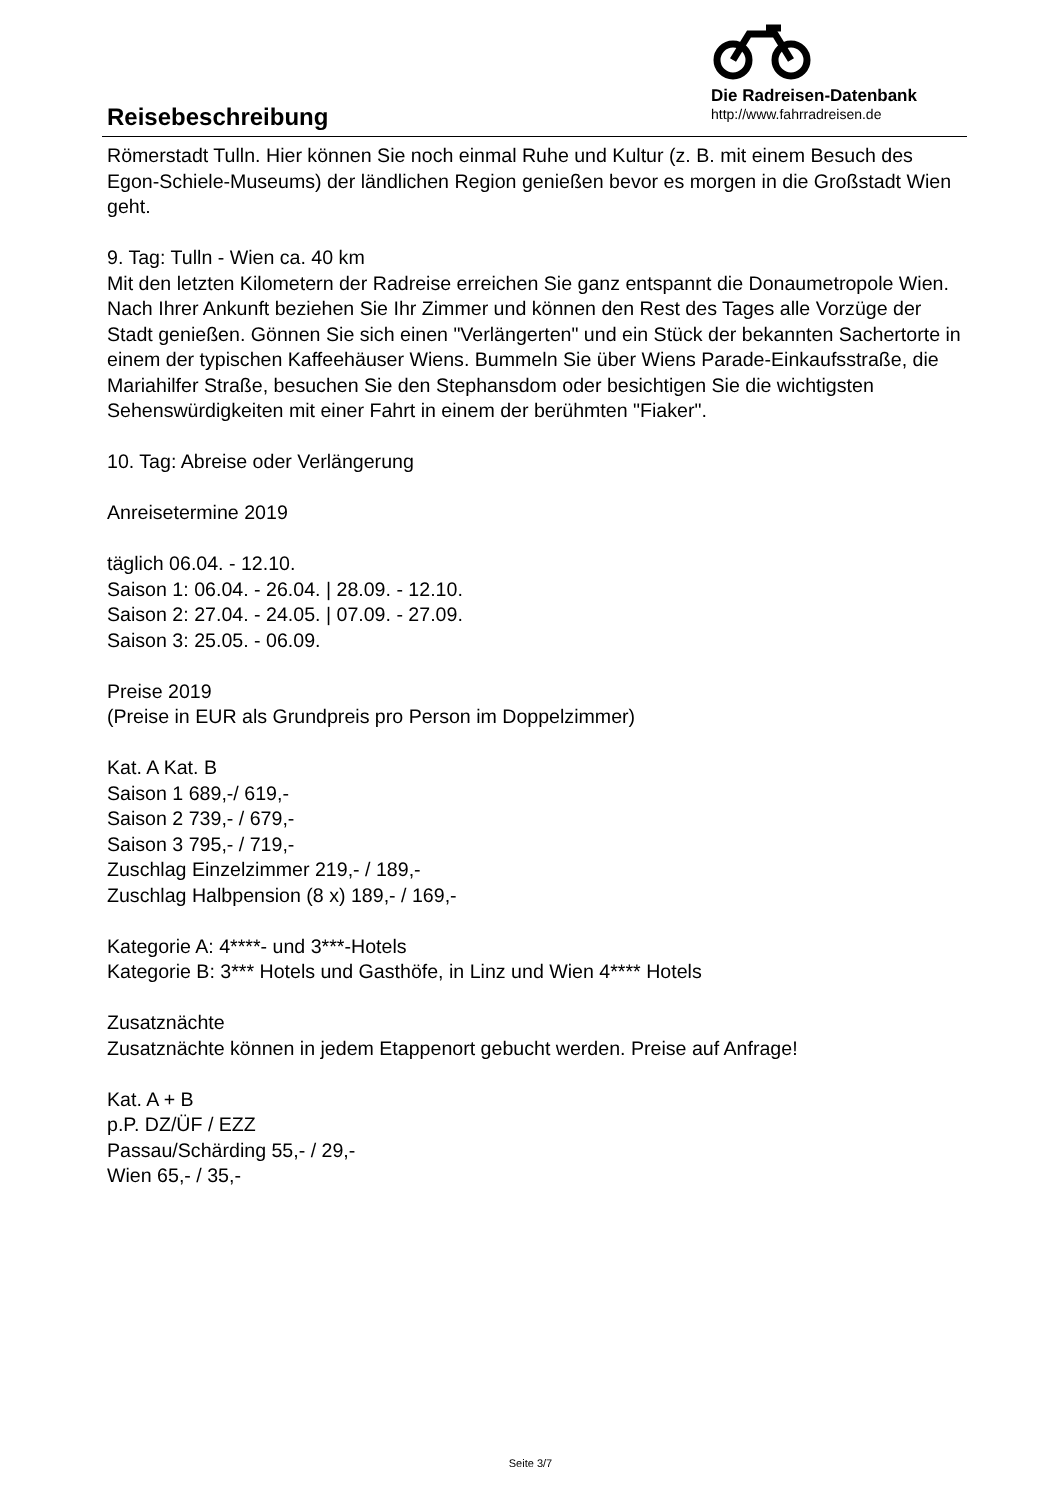Reisebeschreibung
Die Radreisen-Datenbank
http://www.fahrradreisen.de
Römerstadt Tulln. Hier können Sie noch einmal Ruhe und Kultur (z. B. mit einem Besuch des Egon-Schiele-Museums) der ländlichen Region genießen bevor es morgen in die Großstadt Wien geht.
9. Tag: Tulln - Wien ca. 40 km
Mit den letzten Kilometern der Radreise erreichen Sie ganz entspannt die Donaumetropole Wien. Nach Ihrer Ankunft beziehen Sie Ihr Zimmer und können den Rest des Tages alle Vorzüge der Stadt genießen. Gönnen Sie sich einen "Verlängerten" und ein Stück der bekannten Sachertorte in einem der typischen Kaffeehäuser Wiens. Bummeln Sie über Wiens Parade-Einkaufsstraße, die Mariahilfer Straße, besuchen Sie den Stephansdom oder besichtigen Sie die wichtigsten Sehenswürdigkeiten mit einer Fahrt in einem der berühmten "Fiaker".
10. Tag: Abreise oder Verlängerung
Anreisetermine 2019
täglich 06.04. - 12.10.
Saison 1: 06.04. - 26.04. | 28.09. - 12.10.
Saison 2: 27.04. - 24.05. | 07.09. - 27.09.
Saison 3: 25.05. - 06.09.
Preise 2019
(Preise in EUR als Grundpreis pro Person im Doppelzimmer)
Kat. A Kat. B
Saison 1 689,-/ 619,-
Saison 2 739,- / 679,-
Saison 3 795,- / 719,-
Zuschlag Einzelzimmer 219,- / 189,-
Zuschlag Halbpension (8 x) 189,- / 169,-
Kategorie A: 4****- und 3***-Hotels
Kategorie B: 3*** Hotels und Gasthöfe, in Linz und Wien 4**** Hotels
Zusatznächte
Zusatznächte können in jedem Etappenort gebucht werden. Preise auf Anfrage!
Kat. A + B
p.P. DZ/ÜF / EZZ
Passau/Schärding 55,- / 29,-
Wien 65,- / 35,-
Seite 3/7